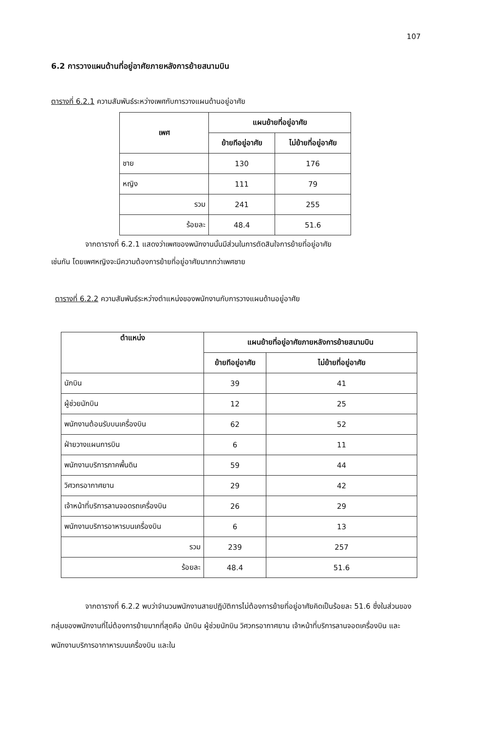107
6.2 การวางแผนด้านที่อยู่อาศัยภายหลังการย้ายสนามบิน
ตารางที่ 6.2.1 ความสัมพันธ์ระหว่างเพศกับการวางแผนด้านอยู่อาศัย
| เพศ | แผนย้ายที่อยู่อาศัย | |
| --- | --- | --- |
| | ย้ายทีอยู่อาศัย | ไม่ย้ายที่อยู่อาศัย |
| ชาย | 130 | 176 |
| หญิง | 111 | 79 |
| รวม | 241 | 255 |
| ร้อยละ | 48.4 | 51.6 |
จากตารางที่ 6.2.1 แสดงว่าเพศของพนักงานนั้นมีส่วนในการตัดสินใจการย้ายที่อยู่อาศัย
เช่นกัน โดยเพศหญิงจะมีความต้องการย้ายที่อยู่อาศัยมากกว่าเพศชาย
ตารางที่ 6.2.2 ความสัมพันธ์ระหว่างตำแหน่งของพนักงานกับการวางแผนด้านอยู่อาศัย
| ตำแหน่ง | แผนย้ายที่อยู่อาศัยภายหลังการย้ายสนามบิน | |
| --- | --- | --- |
| | ย้ายทีอยู่อาศัย | ไม่ย้ายที่อยู่อาศัย |
| นักบิน | 39 | 41 |
| ผู้ช่วยนักบิน | 12 | 25 |
| พนักงานต้อนรับบนเครื่องบิน | 62 | 52 |
| ฝ่ายวางแผนการบิน | 6 | 11 |
| พนักงานบริการภาคพื้นดิน | 59 | 44 |
| วิศวกรอากาศยาน | 29 | 42 |
| เจ้าหน้าที่บริการลานจอดรถเครื่องบิน | 26 | 29 |
| พนักงานบริการอาหารบนเครื่องบิน | 6 | 13 |
| รวม | 239 | 257 |
| ร้อยละ | 48.4 | 51.6 |
จากตารางที่ 6.2.2 พบว่าจำนวนพนักงานสายปฏิบัติการไม่ต้องการย้ายที่อยู่อาศัยคิดเป็นร้อยละ 51.6 ซึ่งในส่วนของกลุ่มของพนักงานที่ไม่ต้องการย้ายมากที่สุดคือ นักบิน ผู้ช่วยนักบิน วิศวกรอากาศยาน เจ้าหน้าที่บริการลานจอดเครื่องบิน และพนักงานบริการอากาหารบนเครื่องบิน และใน